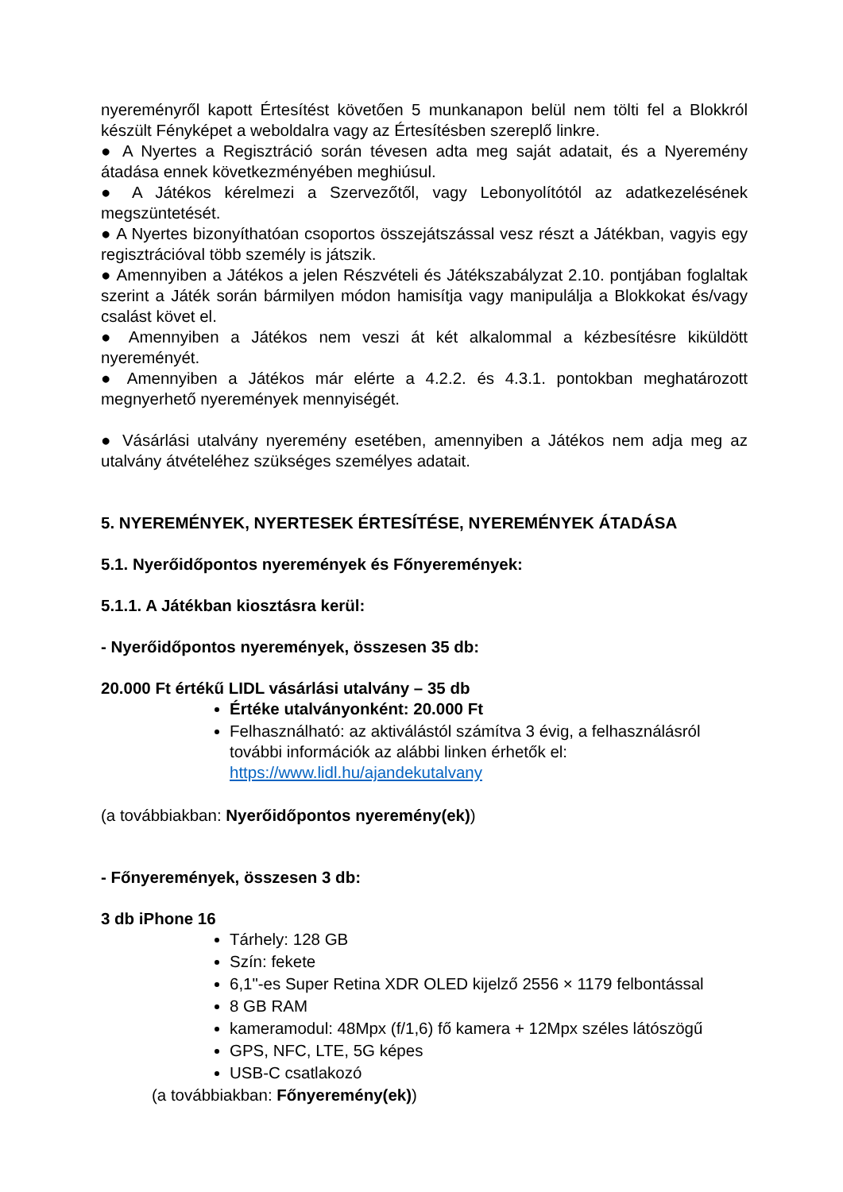nyereményről kapott Értesítést követően 5 munkanapon belül nem tölti fel a Blokkról készült Fényképet a weboldalra vagy az Értesítésben szereplő linkre.
● A Nyertes a Regisztráció során tévesen adta meg saját adatait, és a Nyeremény átadása ennek következményében meghiúsul.
● A Játékos kérelmezi a Szervezőtől, vagy Lebonyolítótól az adatkezelésének megszüntetését.
● A Nyertes bizonyíthatóan csoportos összejátszással vesz részt a Játékban, vagyis egy regisztrációval több személy is játszik.
● Amennyiben a Játékos a jelen Részvételi és Játékszabályzat 2.10. pontjában foglaltak szerint a Játék során bármilyen módon hamisítja vagy manipulálja a Blokkokat és/vagy csalást követ el.
● Amennyiben a Játékos nem veszi át két alkalommal a kézbesítésre kiküldött nyereményét.
● Amennyiben a Játékos már elérte a 4.2.2. és 4.3.1. pontokban meghatározott megnyerhető nyeremények mennyiségét.
● Vásárlási utalvány nyeremény esetében, amennyiben a Játékos nem adja meg az utalvány átvételéhez szükséges személyes adatait.
5. NYEREMÉNYEK, NYERTESEK ÉRTESÍTÉSE, NYEREMÉNYEK ÁTADÁSA
5.1. Nyerőidőpontos nyeremények és Főnyeremények:
5.1.1. A Játékban kiosztásra kerül:
- Nyerőidőpontos nyeremények, összesen 35 db:
20.000 Ft értékű LIDL vásárlási utalvány – 35 db
Értéke utalványonként: 20.000 Ft
Felhasználható: az aktiválástól számítva 3 évig, a felhasználásról további információk az alábbi linken érhetők el: https://www.lidl.hu/ajandekutalvany
(a továbbiakban: Nyerőidőpontos nyeremény(ek))
- Főnyeremények, összesen 3 db:
3 db iPhone 16
Tárhely: 128 GB
Szín: fekete
6,1"-es Super Retina XDR OLED kijelző 2556 × 1179 felbontással
8 GB RAM
kameramodul: 48Mpx (f/1,6) fő kamera + 12Mpx széles látószögű
GPS, NFC, LTE, 5G képes
USB-C csatlakozó
(a továbbiakban: Főnyeremény(ek))